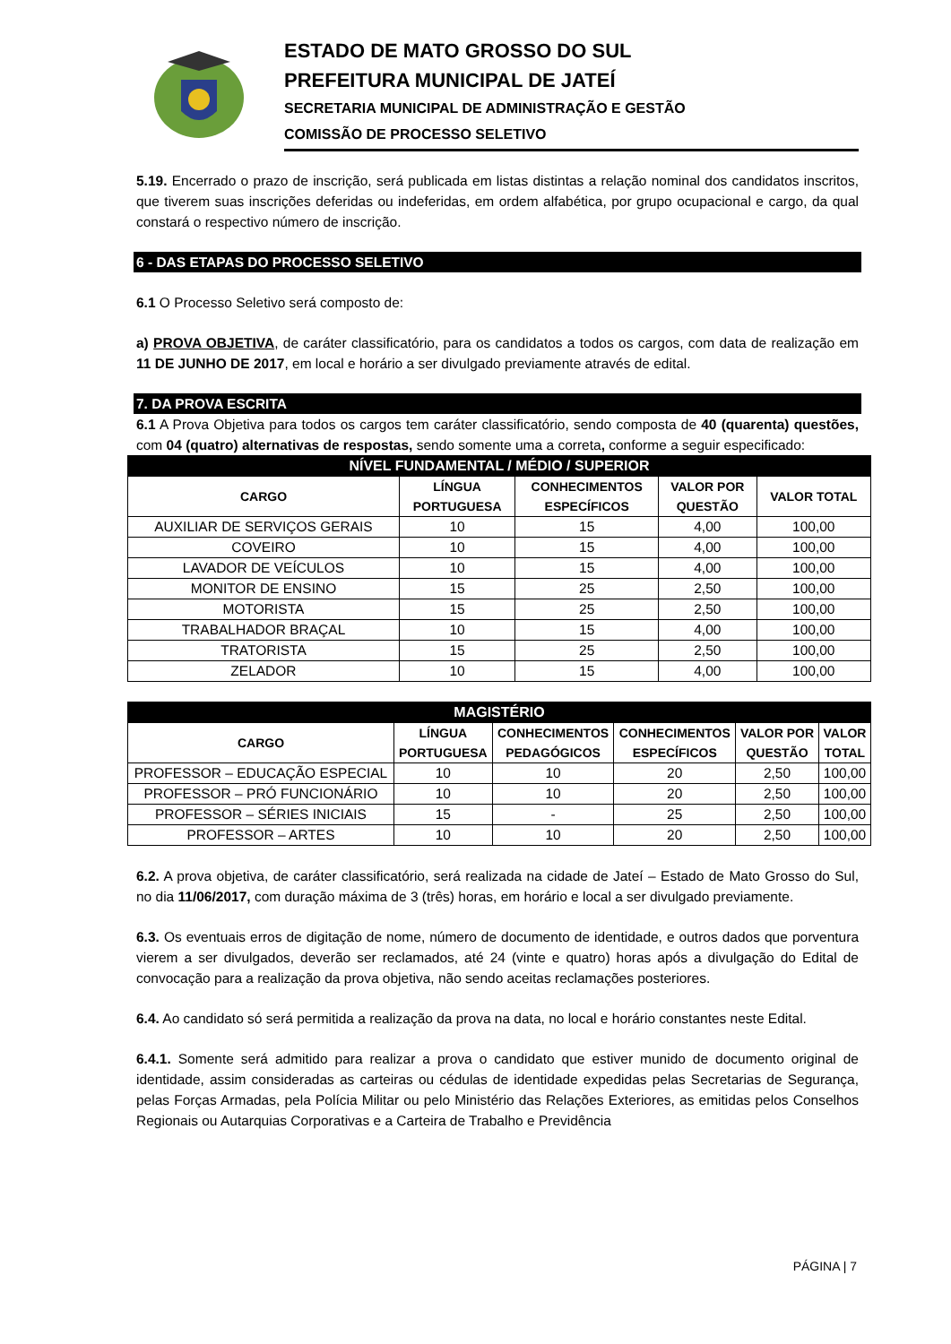ESTADO DE MATO GROSSO DO SUL
PREFEITURA MUNICIPAL DE JATEÍ
SECRETARIA MUNICIPAL DE ADMINISTRAÇÃO E GESTÃO
COMISSÃO DE PROCESSO SELETIVO
5.19. Encerrado o prazo de inscrição, será publicada em listas distintas a relação nominal dos candidatos inscritos, que tiverem suas inscrições deferidas ou indeferidas, em ordem alfabética, por grupo ocupacional e cargo, da qual constará o respectivo número de inscrição.
6 - DAS ETAPAS DO PROCESSO SELETIVO
6.1 O Processo Seletivo será composto de:
a) PROVA OBJETIVA, de caráter classificatório, para os candidatos a todos os cargos, com data de realização em 11 DE JUNHO DE 2017, em local e horário a ser divulgado previamente através de edital.
7. DA PROVA ESCRITA
6.1 A Prova Objetiva para todos os cargos tem caráter classificatório, sendo composta de 40 (quarenta) questões, com 04 (quatro) alternativas de respostas, sendo somente uma a correta, conforme a seguir especificado:
| NÍVEL FUNDAMENTAL / MÉDIO / SUPERIOR | | | | |
| CARGO | LÍNGUA PORTUGUESA | CONHECIMENTOS ESPECÍFICOS | VALOR POR QUESTÃO | VALOR TOTAL |
| AUXILIAR DE SERVIÇOS GERAIS | 10 | 15 | 4,00 | 100,00 |
| COVEIRO | 10 | 15 | 4,00 | 100,00 |
| LAVADOR DE VEÍCULOS | 10 | 15 | 4,00 | 100,00 |
| MONITOR DE ENSINO | 15 | 25 | 2,50 | 100,00 |
| MOTORISTA | 15 | 25 | 2,50 | 100,00 |
| TRABALHADOR BRAÇAL | 10 | 15 | 4,00 | 100,00 |
| TRATORISTA | 15 | 25 | 2,50 | 100,00 |
| ZELADOR | 10 | 15 | 4,00 | 100,00 |
| MAGISTÉRIO | | | | | |
| CARGO | LÍNGUA PORTUGUESA | CONHECIMENTOS PEDAGÓGICOS | CONHECIMENTOS ESPECÍFICOS | VALOR POR QUESTÃO | VALOR TOTAL |
| PROFESSOR – EDUCAÇÃO ESPECIAL | 10 | 10 | 20 | 2,50 | 100,00 |
| PROFESSOR – PRÓ FUNCIONÁRIO | 10 | 10 | 20 | 2,50 | 100,00 |
| PROFESSOR – SÉRIES INICIAIS | 15 | - | 25 | 2,50 | 100,00 |
| PROFESSOR – ARTES | 10 | 10 | 20 | 2,50 | 100,00 |
6.2. A prova objetiva, de caráter classificatório, será realizada na cidade de Jateí – Estado de Mato Grosso do Sul, no dia 11/06/2017, com duração máxima de 3 (três) horas, em horário e local a ser divulgado previamente.
6.3. Os eventuais erros de digitação de nome, número de documento de identidade, e outros dados que porventura vierem a ser divulgados, deverão ser reclamados, até 24 (vinte e quatro) horas após a divulgação do Edital de convocação para a realização da prova objetiva, não sendo aceitas reclamações posteriores.
6.4. Ao candidato só será permitida a realização da prova na data, no local e horário constantes neste Edital.
6.4.1. Somente será admitido para realizar a prova o candidato que estiver munido de documento original de identidade, assim consideradas as carteiras ou cédulas de identidade expedidas pelas Secretarias de Segurança, pelas Forças Armadas, pela Polícia Militar ou pelo Ministério das Relações Exteriores, as emitidas pelos Conselhos Regionais ou Autarquias Corporativas e a Carteira de Trabalho e Previdência
PÁGINA | 7